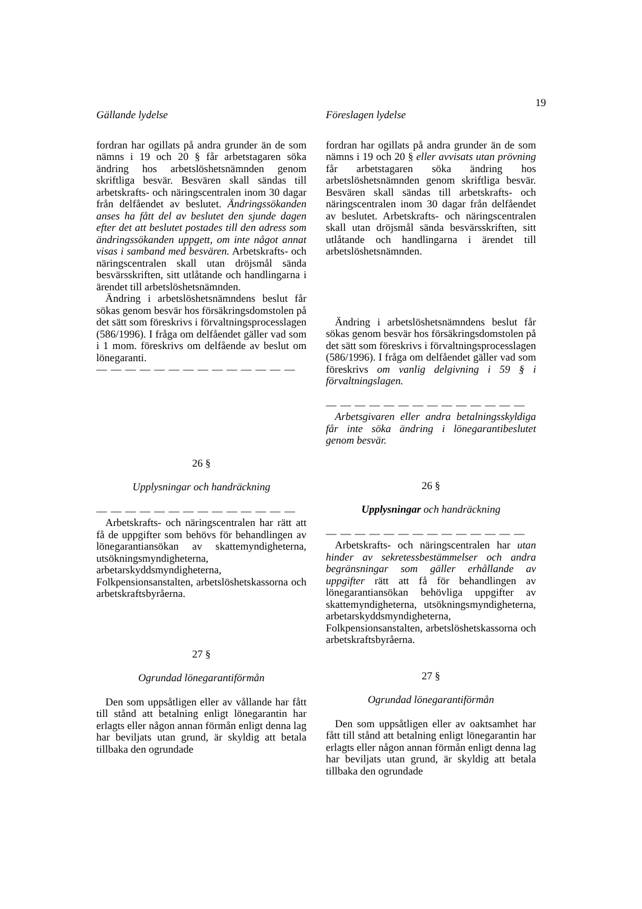19
Gällande lydelse
fordran har ogillats på andra grunder än de som nämns i 19 och 20 § får arbetstagaren söka ändring hos arbetslöshetsnämnden genom skriftliga besvär. Besvären skall sändas till arbetskrafts- och näringscentralen inom 30 dagar från delfåendet av beslutet. Ändringssökanden anses ha fått del av beslutet den sjunde dagen efter det att beslutet postades till den adress som ändringssökanden uppgett, om inte något annat visas i samband med besvären. Arbetskrafts- och näringscentralen skall utan dröjsmål sända besvärsskriften, sitt utlåtande och handlingarna i ärendet till arbetslöshetsnämnden.
Ändring i arbetslöshetsnämndens beslut får sökas genom besvär hos försäkringsdomstolen på det sätt som föreskrivs i förvaltningsprocesslagen (586/1996). I fråga om delfåendet gäller vad som i 1 mom. föreskrivs om delfående av beslut om lönegaranti.
— — — — — — — — — — — — — —
26 §
Upplysningar och handräckning
— — — — — — — — — — — — — —
Arbetskrafts- och näringscentralen har rätt att få de uppgifter som behövs för behandlingen av lönegarantiansökan av skattemyndigheterna, utsökningsmyndigheterna, arbetarskyddsmyndigheterna, Folkpensionsanstalten, arbetslöshetskassorna och arbetskraftsbyråerna.
27 §
Ogrundad lönegarantiförmån
Den som uppsåtligen eller av vållande har fått till stånd att betalning enligt lönegarantin har erlagts eller någon annan förmån enligt denna lag har beviljats utan grund, är skyldig att betala tillbaka den ogrundade
Föreslagen lydelse
fordran har ogillats på andra grunder än de som nämns i 19 och 20 § eller avvisats utan prövning får arbetstagaren söka ändring hos arbetslöshetsnämnden genom skriftliga besvär. Besvären skall sändas till arbetskrafts- och näringscentralen inom 30 dagar från delfåendet av beslutet. Arbetskrafts- och näringscentralen skall utan dröjsmål sända besvärsskriften, sitt utlåtande och handlingarna i ärendet till arbetslöshetsnämnden.
Ändring i arbetslöshetsnämndens beslut får sökas genom besvär hos försäkringsdomstolen på det sätt som föreskrivs i förvaltningsprocesslagen (586/1996). I fråga om delfåendet gäller vad som föreskrivs om vanlig delgivning i 59 § i förvaltningslagen.
— — — — — — — — — — — — — —
Arbetsgivaren eller andra betalningsskyldiga får inte söka ändring i lönegarantibeslutet genom besvär.
26 §
Upplysningar och handräckning
— — — — — — — — — — — — — —
Arbetskrafts- och näringscentralen har utan hinder av sekretessbestämmelser och andra begränsningar som gäller erhållande av uppgifter rätt att få för behandlingen av lönegarantiansökan behövliga uppgifter av skattemyndigheterna, utsökningsmyndigheterna, arbetarskyddsmyndigheterna, Folkpensionsanstalten, arbetslöshetskassorna och arbetskraftsbyråerna.
27 §
Ogrundad lönegarantiförmån
Den som uppsåtligen eller av oaktsamhet har fått till stånd att betalning enligt lönegarantin har erlagts eller någon annan förmån enligt denna lag har beviljats utan grund, är skyldig att betala tillbaka den ogrundade